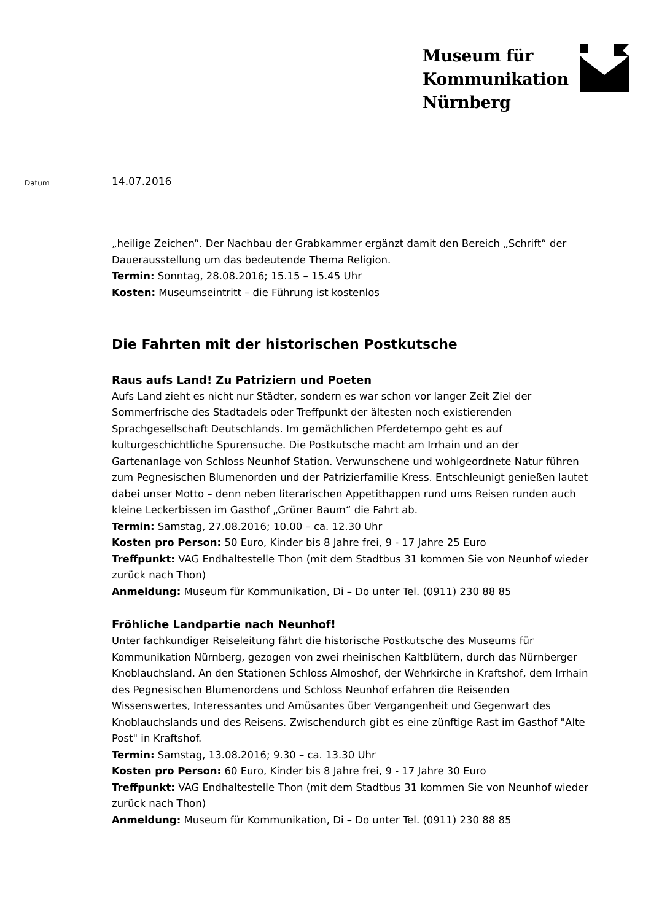Museum für
Kommunikation
Nürnberg
Datum
14.07.2016
„heilige Zeichen“. Der Nachbau der Grabkammer ergänzt damit den Bereich „Schrift“ der Dauerausstellung um das bedeutende Thema Religion.
Termin: Sonntag, 28.08.2016; 15.15 – 15.45 Uhr
Kosten: Museumseintritt – die Führung ist kostenlos
Die Fahrten mit der historischen Postkutsche
Raus aufs Land! Zu Patriziern und Poeten
Aufs Land zieht es nicht nur Städter, sondern es war schon vor langer Zeit Ziel der Sommerfrische des Stadtadels oder Treffpunkt der ältesten noch existierenden Sprachgesellschaft Deutschlands. Im gemächlichen Pferdetempo geht es auf kulturgeschichtliche Spurensuche. Die Postkutsche macht am Irrhain und an der Gartenanlage von Schloss Neunhof Station. Verwunschene und wohlgeordnete Natur führen zum Pegnesischen Blumenorden und der Patrizierfamilie Kress. Entschleunigt genießen lautet dabei unser Motto – denn neben literarischen Appetithappen rund ums Reisen runden auch kleine Leckerbissen im Gasthof „Grüner Baum“ die Fahrt ab.
Termin: Samstag, 27.08.2016; 10.00 – ca. 12.30 Uhr
Kosten pro Person: 50 Euro, Kinder bis 8 Jahre frei, 9 - 17 Jahre 25 Euro
Treffpunkt: VAG Endhaltestelle Thon (mit dem Stadtbus 31 kommen Sie von Neunhof wieder zurück nach Thon)
Anmeldung: Museum für Kommunikation, Di – Do unter Tel. (0911) 230 88 85
Fröhliche Landpartie nach Neunhof!
Unter fachkundiger Reiseleitung fährt die historische Postkutsche des Museums für Kommunikation Nürnberg, gezogen von zwei rheinischen Kaltblütern, durch das Nürnberger Knoblauchsland. An den Stationen Schloss Almoshof, der Wehrkirche in Kraftshof, dem Irrhain des Pegnesischen Blumenordens und Schloss Neunhof erfahren die Reisenden Wissenswertes, Interessantes und Amüsantes über Vergangenheit und Gegenwart des Knoblauchslands und des Reisens. Zwischendurch gibt es eine zünftige Rast im Gasthof "Alte Post" in Kraftshof.
Termin: Samstag, 13.08.2016; 9.30 – ca. 13.30 Uhr
Kosten pro Person: 60 Euro, Kinder bis 8 Jahre frei, 9 - 17 Jahre 30 Euro
Treffpunkt: VAG Endhaltestelle Thon (mit dem Stadtbus 31 kommen Sie von Neunhof wieder zurück nach Thon)
Anmeldung: Museum für Kommunikation, Di – Do unter Tel. (0911) 230 88 85